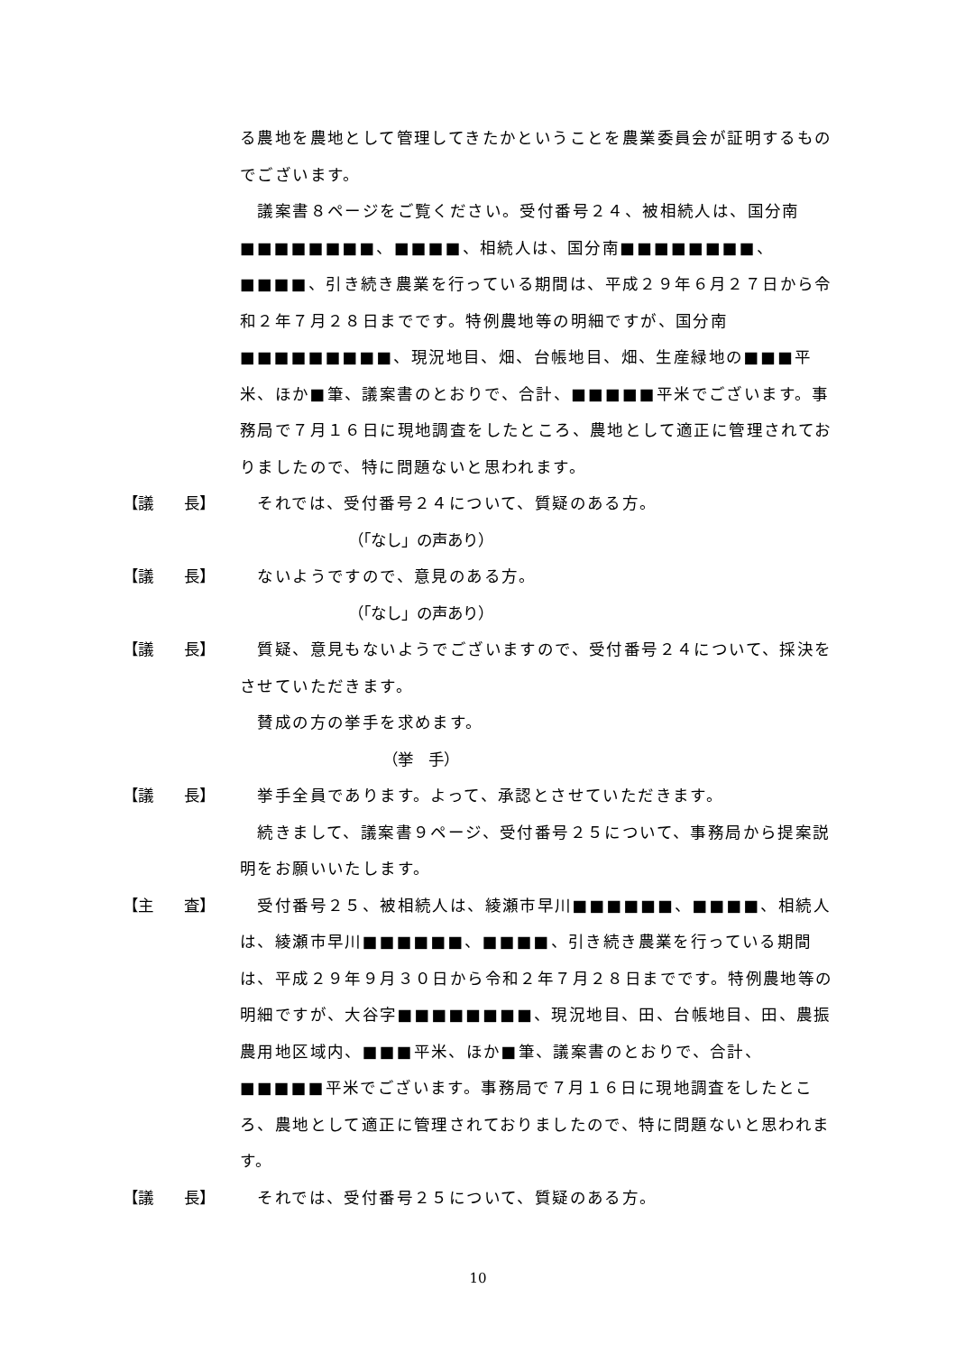る農地を農地として管理してきたかということを農業委員会が証明するものでございます。
　議案書８ページをご覧ください。受付番号２４、被相続人は、国分南■■■■■■■■、■■■■、相続人は、国分南■■■■■■■■、■■■■、引き続き農業を行っている期間は、平成２９年６月２７日から令和２年７月２８日までです。特例農地等の明細ですが、国分南■■■■■■■■■、現況地目、畑、台帳地目、畑、生産緑地の■■■平米、ほか■筆、議案書のとおりで、合計、■■■■■平米でございます。事務局で７月１６日に現地調査をしたところ、農地として適正に管理されておりましたので、特に問題ないと思われます。
【議　　長】 　それでは、受付番号２４について、質疑のある方。
（「なし」の声あり）
【議　　長】 　ないようですので、意見のある方。
（「なし」の声あり）
【議　　長】 　質疑、意見もないようでございますので、受付番号２４について、採決をさせていただきます。
　賛成の方の挙手を求めます。
（挙　手）
【議　　長】 　挙手全員であります。よって、承認とさせていただきます。
　続きまして、議案書９ページ、受付番号２５について、事務局から提案説明をお願いいたします。
【主　　査】 　受付番号２５、被相続人は、綾瀬市早川■■■■■■、■■■■、相続人は、綾瀬市早川■■■■■■、■■■■、引き続き農業を行っている期間は、平成２９年９月３０日から令和２年７月２８日までです。特例農地等の明細ですが、大谷字■■■■■■■■、現況地目、田、台帳地目、田、農振農用地区域内、■■■平米、ほか■筆、議案書のとおりで、合計、■■■■■平米でございます。事務局で７月１６日に現地調査をしたところ、農地として適正に管理されておりましたので、特に問題ないと思われます。
【議　　長】 　それでは、受付番号２５について、質疑のある方。
10